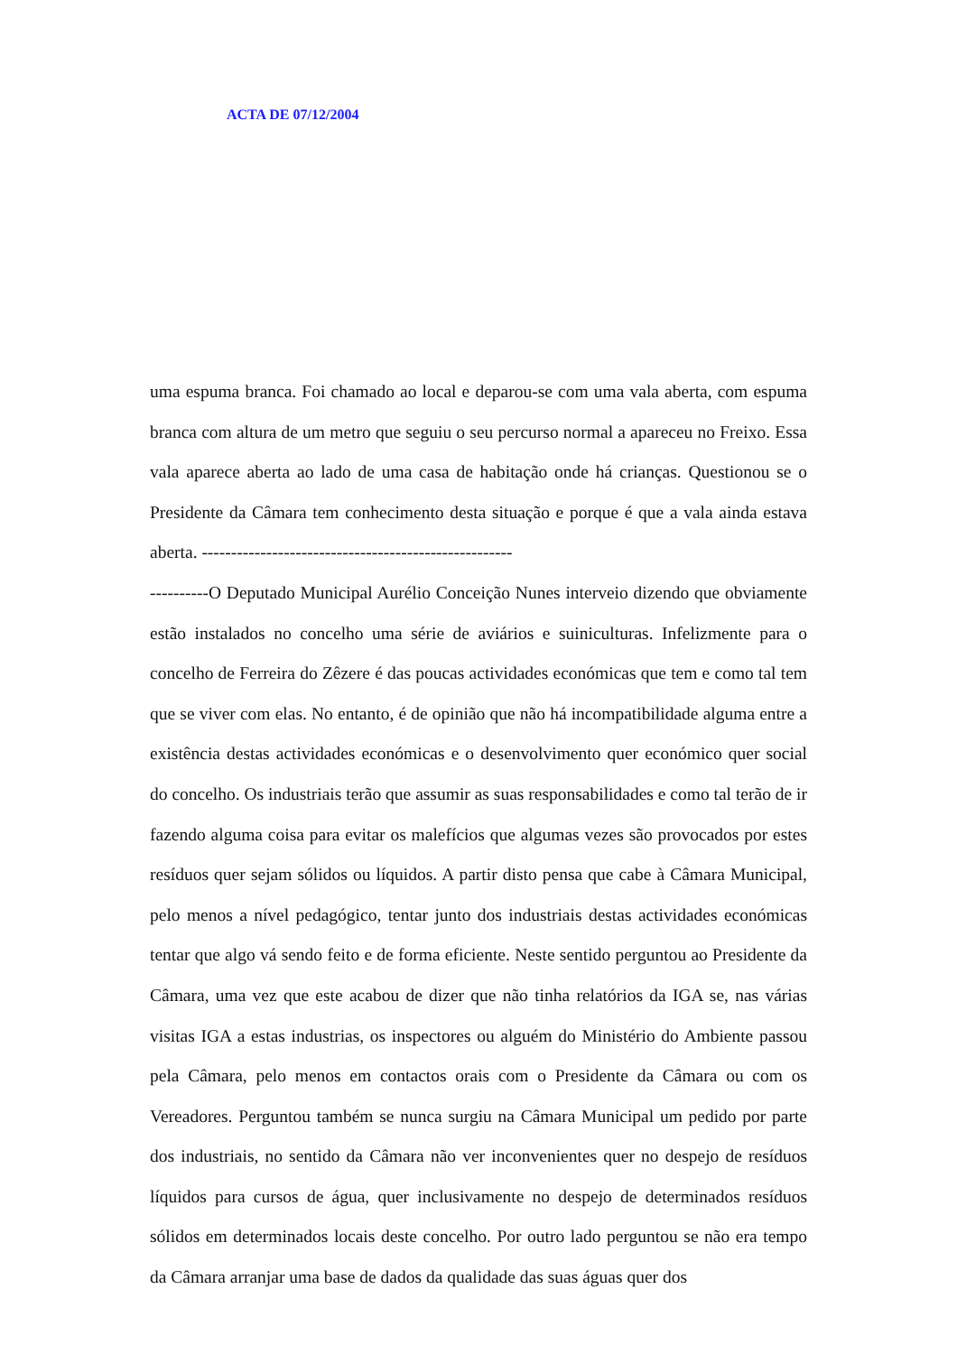ACTA DE 07/12/2004
uma espuma branca. Foi chamado ao local e deparou-se com uma vala aberta, com espuma branca com altura de um metro que seguiu o seu percurso normal a apareceu no Freixo. Essa vala aparece aberta ao lado de uma casa de habitação onde há crianças. Questionou se o Presidente da Câmara tem conhecimento desta situação e porque é que a vala ainda estava aberta. -----------------------------------------------------
----------O Deputado Municipal Aurélio Conceição Nunes interveio dizendo que obviamente estão instalados no concelho uma série de aviários e suiniculturas. Infelizmente para o concelho de Ferreira do Zêzere é das poucas actividades económicas que tem e como tal tem que se viver com elas. No entanto, é de opinião que não há incompatibilidade alguma entre a existência destas actividades económicas e o desenvolvimento quer económico quer social do concelho. Os industriais terão que assumir as suas responsabilidades e como tal terão de ir fazendo alguma coisa para evitar os malefícios que algumas vezes são provocados por estes resíduos quer sejam sólidos ou líquidos. A partir disto pensa que cabe à Câmara Municipal, pelo menos a nível pedagógico, tentar junto dos industriais destas actividades económicas tentar que algo vá sendo feito e de forma eficiente. Neste sentido perguntou ao Presidente da Câmara, uma vez que este acabou de dizer que não tinha relatórios da IGA se, nas várias visitas IGA a estas industrias, os inspectores ou alguém do Ministério do Ambiente passou pela Câmara, pelo menos em contactos orais com o Presidente da Câmara ou com os Vereadores. Perguntou também se nunca surgiu na Câmara Municipal um pedido por parte dos industriais, no sentido da Câmara não ver inconvenientes quer no despejo de resíduos líquidos para cursos de água, quer inclusivamente no despejo de determinados resíduos sólidos em determinados locais deste concelho. Por outro lado perguntou se não era tempo da Câmara arranjar uma base de dados da qualidade das suas águas quer dos